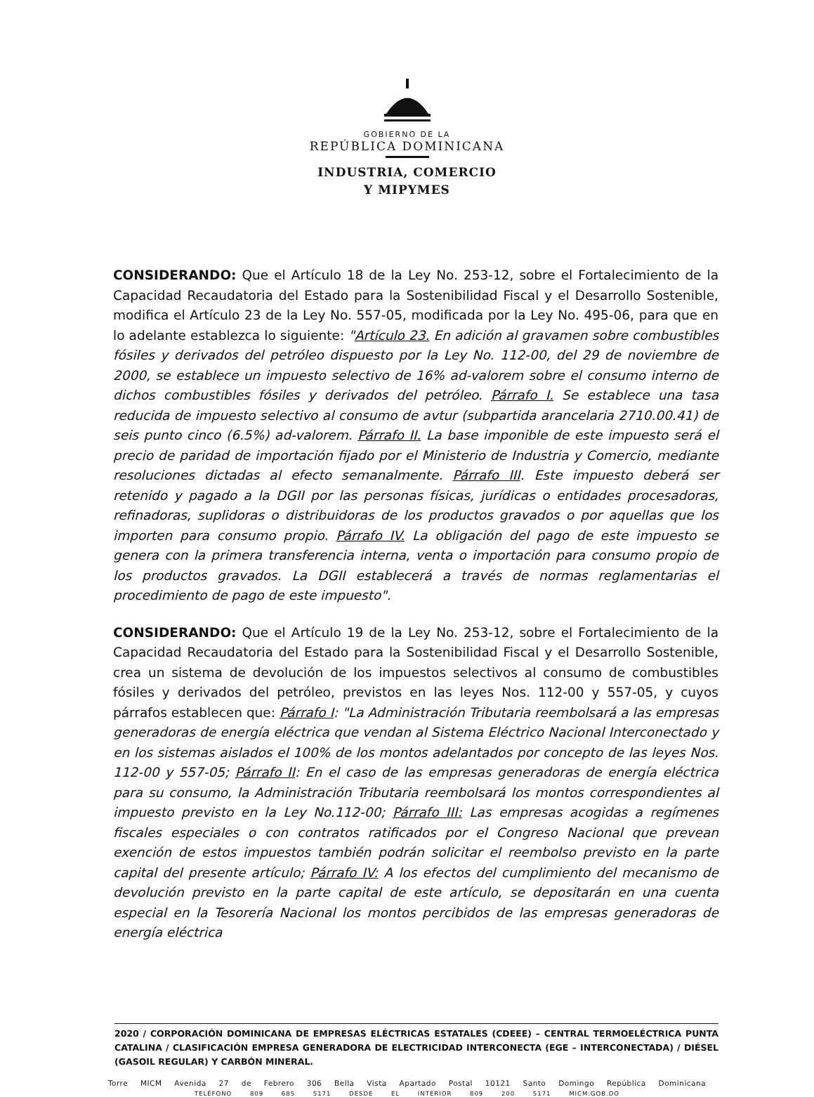GOBIERNO DE LA
REPÚBLICA DOMINICANA
INDUSTRIA, COMERCIO
Y MIPYMES
CONSIDERANDO: Que el Artículo 18 de la Ley No. 253-12, sobre el Fortalecimiento de la Capacidad Recaudatoria del Estado para la Sostenibilidad Fiscal y el Desarrollo Sostenible, modifica el Artículo 23 de la Ley No. 557-05, modificada por la Ley No. 495-06, para que en lo adelante establezca lo siguiente: "Artículo 23. En adición al gravamen sobre combustibles fósiles y derivados del petróleo dispuesto por la Ley No. 112-00, del 29 de noviembre de 2000, se establece un impuesto selectivo de 16% ad-valorem sobre el consumo interno de dichos combustibles fósiles y derivados del petróleo. Párrafo I. Se establece una tasa reducida de impuesto selectivo al consumo de avtur (subpartida arancelaria 2710.00.41) de seis punto cinco (6.5%) ad-valorem. Párrafo II. La base imponible de este impuesto será el precio de paridad de importación fijado por el Ministerio de Industria y Comercio, mediante resoluciones dictadas al efecto semanalmente. Párrafo III. Este impuesto deberá ser retenido y pagado a la DGII por las personas físicas, jurídicas o entidades procesadoras, refinadoras, suplidoras o distribuidoras de los productos gravados o por aquellas que los importen para consumo propio. Párrafo IV. La obligación del pago de este impuesto se genera con la primera transferencia interna, venta o importación para consumo propio de los productos gravados. La DGII establecerá a través de normas reglamentarias el procedimiento de pago de este impuesto".
CONSIDERANDO: Que el Artículo 19 de la Ley No. 253-12, sobre el Fortalecimiento de la Capacidad Recaudatoria del Estado para la Sostenibilidad Fiscal y el Desarrollo Sostenible, crea un sistema de devolución de los impuestos selectivos al consumo de combustibles fósiles y derivados del petróleo, previstos en las leyes Nos. 112-00 y 557-05, y cuyos párrafos establecen que: Párrafo I: "La Administración Tributaria reembolsará a las empresas generadoras de energía eléctrica que vendan al Sistema Eléctrico Nacional Interconectado y en los sistemas aislados el 100% de los montos adelantados por concepto de las leyes Nos. 112-00 y 557-05; Párrafo II: En el caso de las empresas generadoras de energía eléctrica para su consumo, la Administración Tributaria reembolsará los montos correspondientes al impuesto previsto en la Ley No.112-00; Párrafo III: Las empresas acogidas a regímenes fiscales especiales o con contratos ratificados por el Congreso Nacional que prevean exención de estos impuestos también podrán solicitar el reembolso previsto en la parte capital del presente artículo; Párrafo IV: A los efectos del cumplimiento del mecanismo de devolución previsto en la parte capital de este artículo, se depositarán en una cuenta especial en la Tesorería Nacional los montos percibidos de las empresas generadoras de energía eléctrica
2020 / CORPORACIÓN DOMINICANA DE EMPRESAS ELÉCTRICAS ESTATALES (CDEEE) – CENTRAL TERMOELÉCTRICA PUNTA CATALINA / CLASIFICACIÓN EMPRESA GENERADORA DE ELECTRICIDAD INTERCONECTA (EGE – INTERCONECTADA) / DIÉSEL (GASOIL REGULAR) Y CARBÓN MINERAL.
Torre MICM Avenida 27 de Febrero 306 Bella Vista Apartado Postal 10121 Santo Domingo República Dominicana
TELÉFONO 809 685 5171 DESDE EL INTERIOR 809 200 5171 MICM.GOB.DO